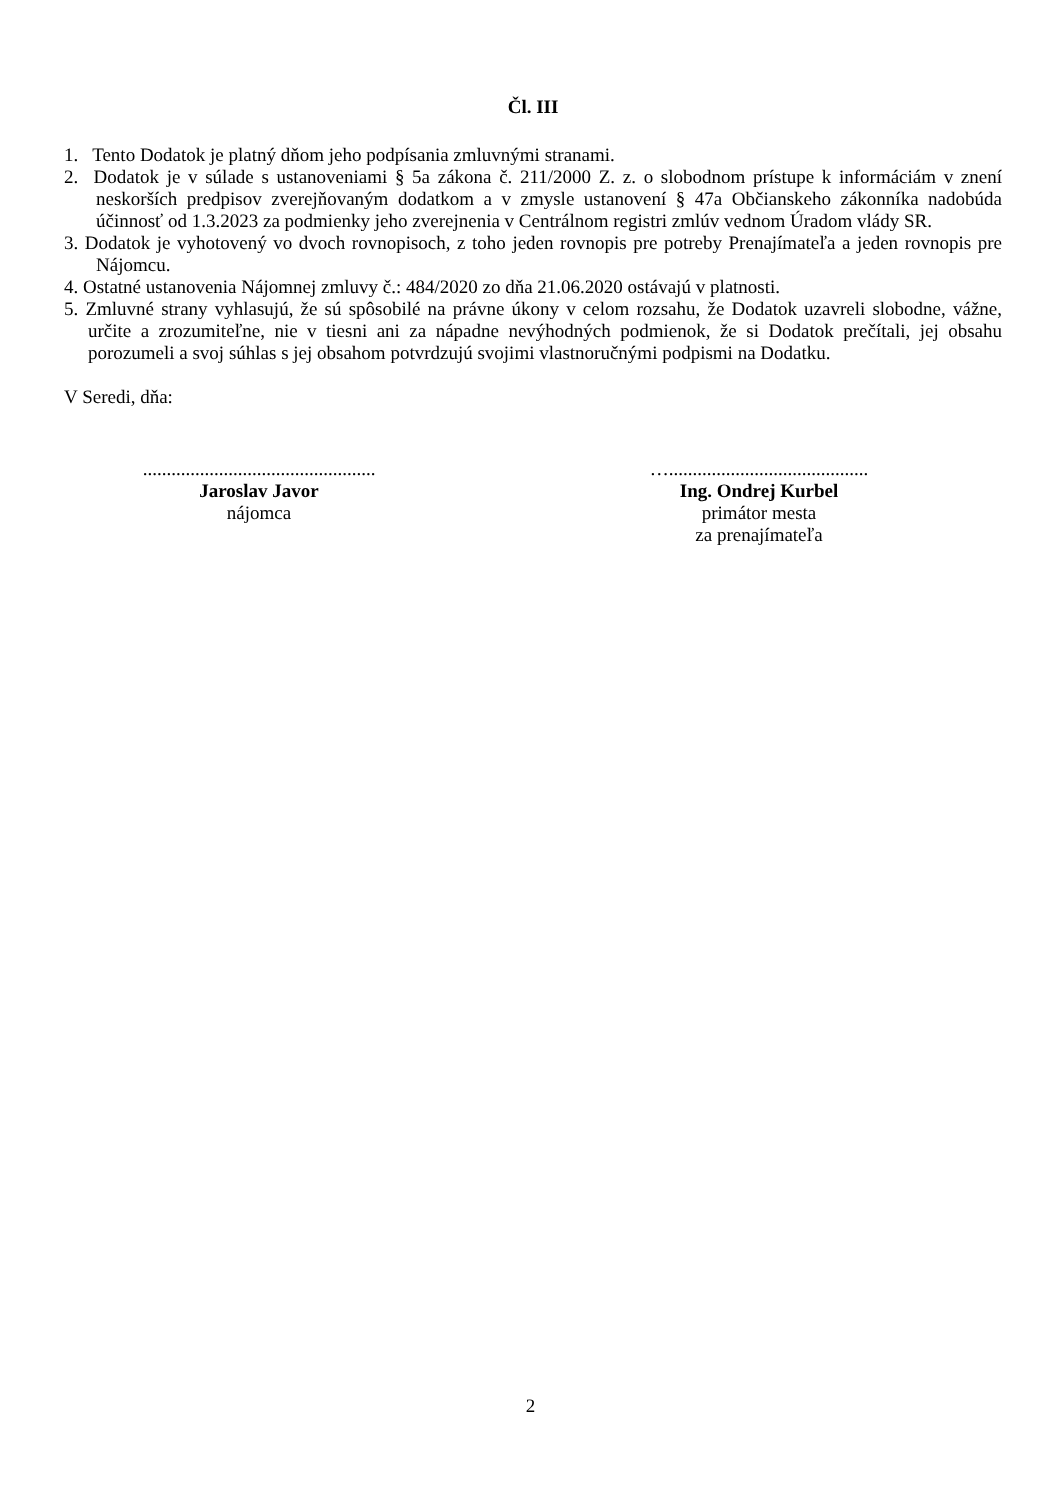Čl. III
1. Tento Dodatok je platný dňom jeho podpísania zmluvnými stranami.
2. Dodatok je v súlade s ustanoveniami § 5a zákona č. 211/2000 Z. z. o slobodnom prístupe k informáciám v znení neskorších predpisov zverejňovaným dodatkom a v zmysle ustanovení § 47a Občianskeho zákonníka nadobúda účinnosť od 1.3.2023 za podmienky jeho zverejnenia v Centrálnom registri zmlúv vednom Úradom vlády SR.
3. Dodatok je vyhotovený vo dvoch rovnopisoch, z toho jeden rovnopis pre potreby Prenajímateľa a jeden rovnopis pre Nájomcu.
4. Ostatné ustanovenia Nájomnej zmluvy č.: 484/2020 zo dňa 21.06.2020 ostávajú v platnosti.
5. Zmluvné strany vyhlasujú, že sú spôsobilé na právne úkony v celom rozsahu, že Dodatok uzavreli slobodne, vážne, určite a zrozumiteľne, nie v tiesni ani za nápadne nevýhodných podmienok, že si Dodatok prečítali, jej obsahu porozumeli a svoj súhlas s jej obsahom potvrdzujú svojimi vlastnoručnými podpismi na Dodatku.
V Seredi, dňa:
.................................................
Jaroslav Javor
nájomca
…..........................................
Ing. Ondrej Kurbel
primátor mesta
za prenajímateľa
2